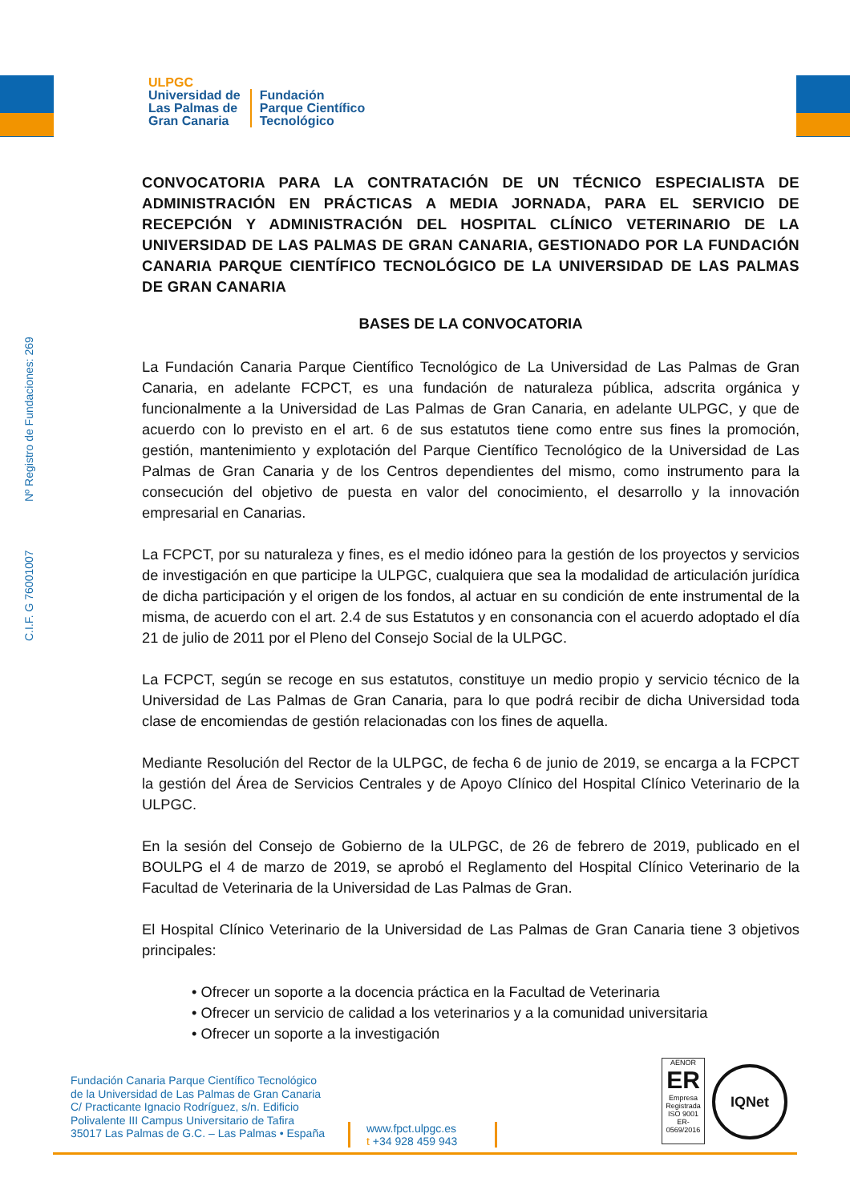ULPGC
Universidad de
Las Palmas de
Gran Canaria
Fundación
Parque Científico
Tecnológico
C.I.F. G 76001007 Nº Registro de Fundaciones: 269
CONVOCATORIA PARA LA CONTRATACIÓN DE UN TÉCNICO ESPECIALISTA DE ADMINISTRACIÓN EN PRÁCTICAS A MEDIA JORNADA, PARA EL SERVICIO DE RECEPCIÓN Y ADMINISTRACIÓN DEL HOSPITAL CLÍNICO VETERINARIO DE LA UNIVERSIDAD DE LAS PALMAS DE GRAN CANARIA, GESTIONADO POR LA FUNDACIÓN CANARIA PARQUE CIENTÍFICO TECNOLÓGICO DE LA UNIVERSIDAD DE LAS PALMAS DE GRAN CANARIA
BASES DE LA CONVOCATORIA
La Fundación Canaria Parque Científico Tecnológico de La Universidad de Las Palmas de Gran Canaria, en adelante FCPCT, es una fundación de naturaleza pública, adscrita orgánica y funcionalmente a la Universidad de Las Palmas de Gran Canaria, en adelante ULPGC, y que de acuerdo con lo previsto en el art. 6 de sus estatutos tiene como entre sus fines la promoción, gestión, mantenimiento y explotación del Parque Científico Tecnológico de la Universidad de Las Palmas de Gran Canaria y de los Centros dependientes del mismo, como instrumento para la consecución del objetivo de puesta en valor del conocimiento, el desarrollo y la innovación empresarial en Canarias.
La FCPCT, por su naturaleza y fines, es el medio idóneo para la gestión de los proyectos y servicios de investigación en que participe la ULPGC, cualquiera que sea la modalidad de articulación jurídica de dicha participación y el origen de los fondos, al actuar en su condición de ente instrumental de la misma, de acuerdo con el art. 2.4 de sus Estatutos y en consonancia con el acuerdo adoptado el día 21 de julio de 2011 por el Pleno del Consejo Social de la ULPGC.
La FCPCT, según se recoge en sus estatutos, constituye un medio propio y servicio técnico de la Universidad de Las Palmas de Gran Canaria, para lo que podrá recibir de dicha Universidad toda clase de encomiendas de gestión relacionadas con los fines de aquella.
Mediante Resolución del Rector de la ULPGC, de fecha 6 de junio de 2019, se encarga a la FCPCT la gestión del Área de Servicios Centrales y de Apoyo Clínico del Hospital Clínico Veterinario de la ULPGC.
En la sesión del Consejo de Gobierno de la ULPGC, de 26 de febrero de 2019, publicado en el BOULPG el 4 de marzo de 2019, se aprobó el Reglamento del Hospital Clínico Veterinario de la Facultad de Veterinaria de la Universidad de Las Palmas de Gran.
El Hospital Clínico Veterinario de la Universidad de Las Palmas de Gran Canaria tiene 3 objetivos principales:
• Ofrecer un soporte a la docencia práctica en la Facultad de Veterinaria
• Ofrecer un servicio de calidad a los veterinarios y a la comunidad universitaria
• Ofrecer un soporte a la investigación
Fundación Canaria Parque Científico Tecnológico
de la Universidad de Las Palmas de Gran Canaria
C/ Practicante Ignacio Rodríguez, s/n. Edificio
Polivalente III Campus Universitario de Tafira
35017 Las Palmas de G.C. – Las Palmas • España
www.fpct.ulpgc.es
t +34 928 459 943
AENOR
ER
Empresa Registrada
ISO 9001
ER-0569/2016
IQNet